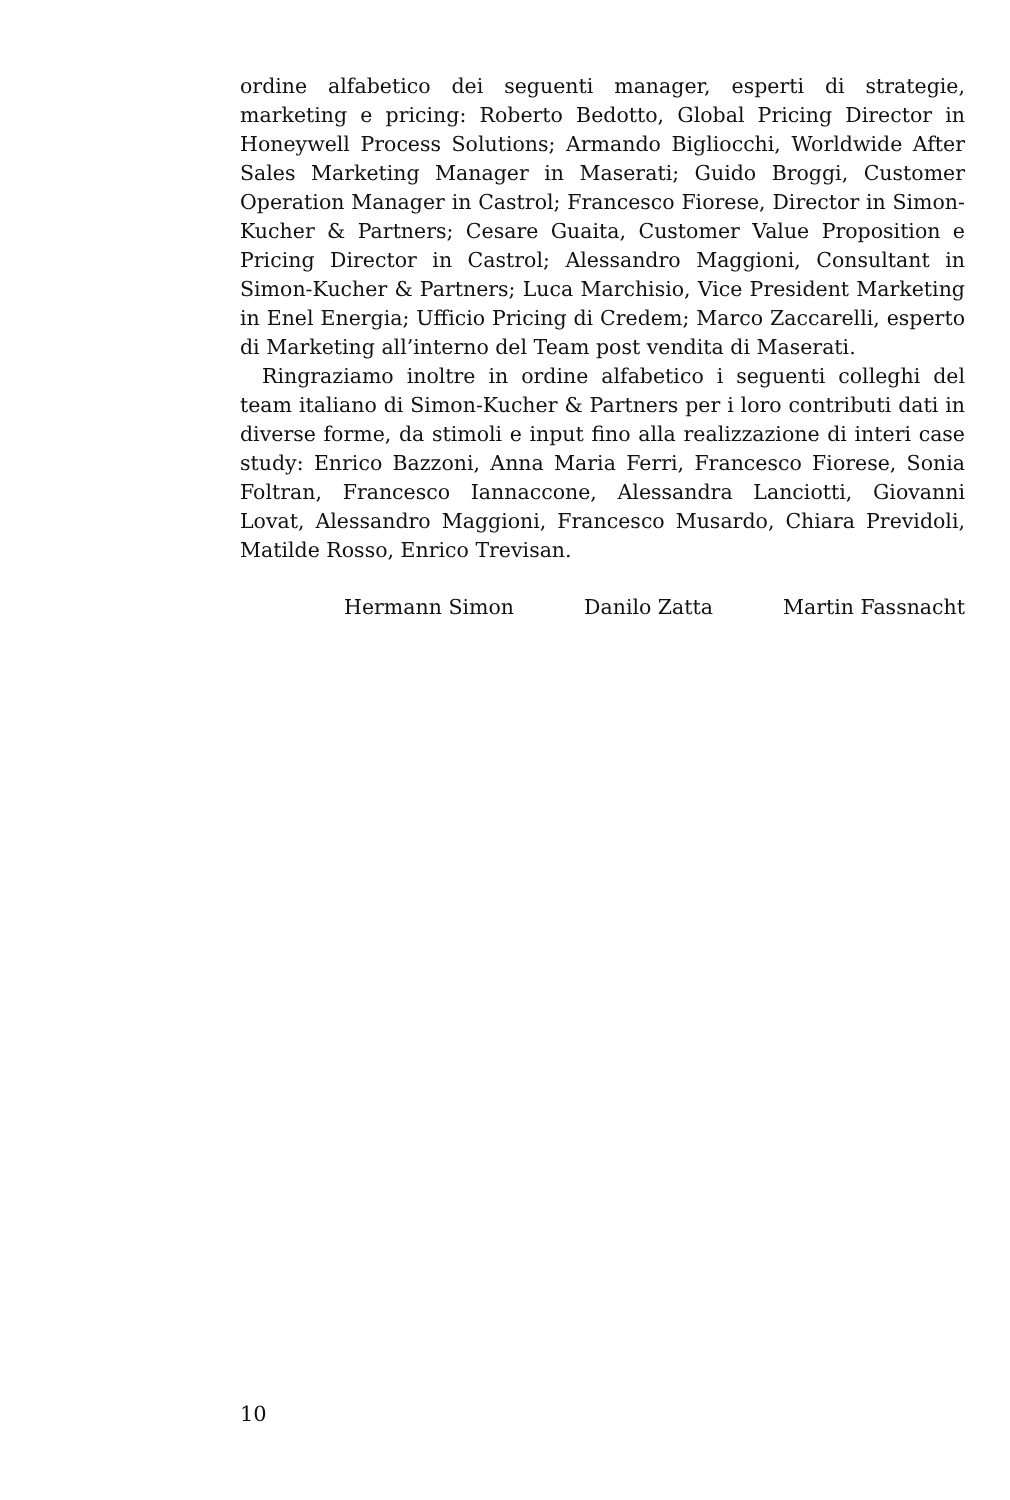ordine alfabetico dei seguenti manager, esperti di strategie, marketing e pricing: Roberto Bedotto, Global Pricing Director in Honeywell Process Solutions; Armando Bigliocchi, Worldwide After Sales Marketing Manager in Maserati; Guido Broggi, Customer Operation Manager in Castrol; Francesco Fiorese, Director in Simon-Kucher & Partners; Cesare Guaita, Customer Value Proposition e Pricing Director in Castrol; Alessandro Maggioni, Consultant in Simon-Kucher & Partners; Luca Marchisio, Vice President Marketing in Enel Energia; Ufficio Pricing di Credem; Marco Zaccarelli, esperto di Marketing all’interno del Team post vendita di Maserati.
Ringraziamo inoltre in ordine alfabetico i seguenti colleghi del team italiano di Simon-Kucher & Partners per i loro contributi dati in diverse forme, da stimoli e input fino alla realizzazione di interi case study: Enrico Bazzoni, Anna Maria Ferri, Francesco Fiorese, Sonia Foltran, Francesco Iannaccone, Alessandra Lanciotti, Giovanni Lovat, Alessandro Maggioni, Francesco Musardo, Chiara Previdoli, Matilde Rosso, Enrico Trevisan.
Hermann Simon Danilo Zatta Martin Fassnacht
10